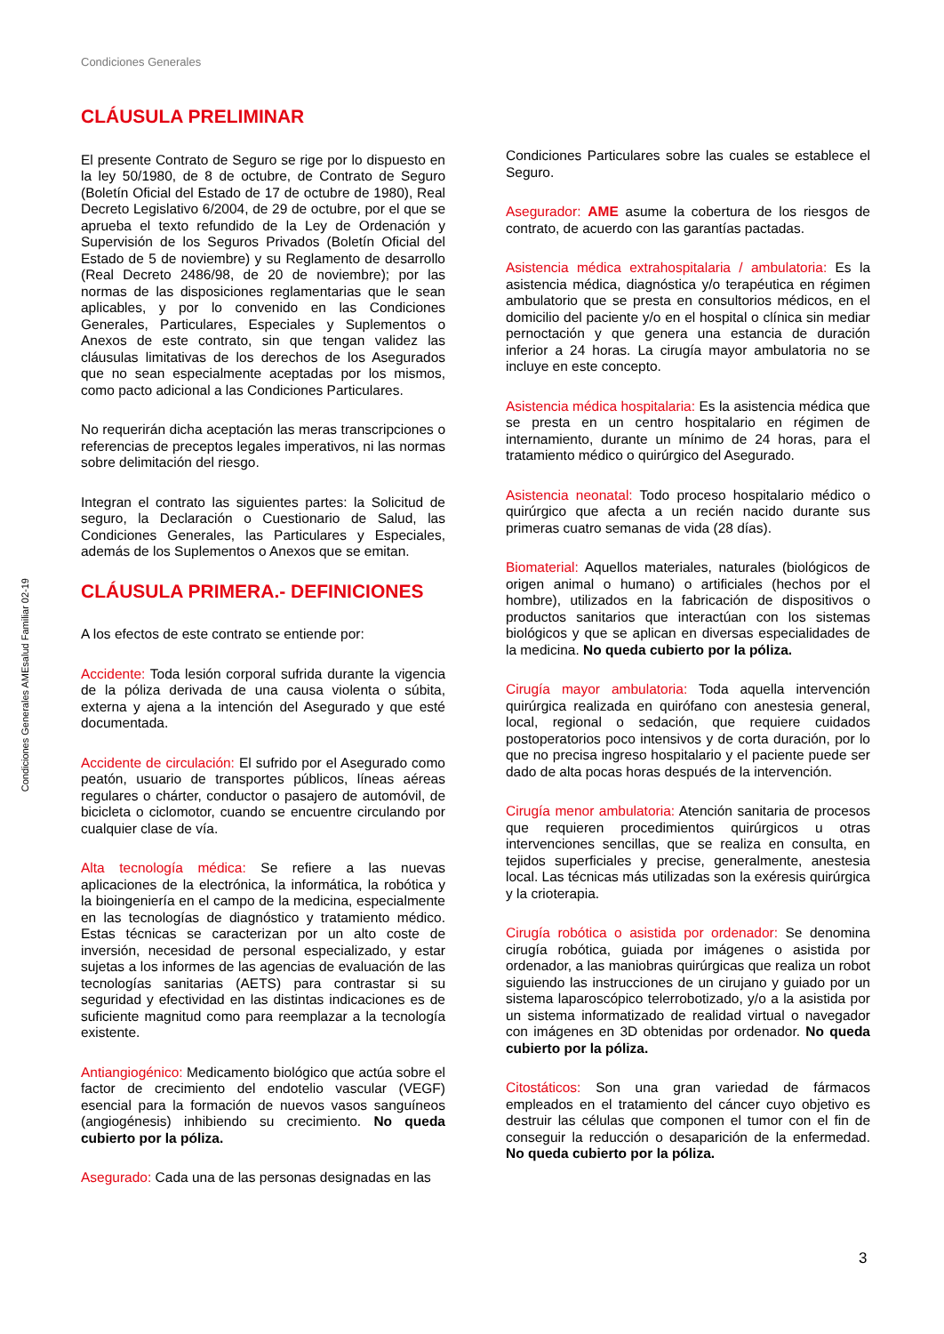Condiciones Generales
Condiciones Generales AMEsalud Familiar 02-19
CLÁUSULA PRELIMINAR
El presente Contrato de Seguro se rige por lo dispuesto en la ley 50/1980, de 8 de octubre, de Contrato de Seguro (Boletín Oficial del Estado de 17 de octubre de 1980), Real Decreto Legislativo 6/2004, de 29 de octubre, por el que se aprueba el texto refundido de la Ley de Ordenación y Supervisión de los Seguros Privados (Boletín Oficial del Estado de 5 de noviembre) y su Reglamento de desarrollo (Real Decreto 2486/98, de 20 de noviembre); por las normas de las disposiciones reglamentarias que le sean aplicables, y por lo convenido en las Condiciones Generales, Particulares, Especiales y Suplementos o Anexos de este contrato, sin que tengan validez las cláusulas limitativas de los derechos de los Asegurados que no sean especialmente aceptadas por los mismos, como pacto adicional a las Condiciones Particulares.
No requerirán dicha aceptación las meras transcripciones o referencias de preceptos legales imperativos, ni las normas sobre delimitación del riesgo.
Integran el contrato las siguientes partes: la Solicitud de seguro, la Declaración o Cuestionario de Salud, las Condiciones Generales, las Particulares y Especiales, además de los Suplementos o Anexos que se emitan.
CLÁUSULA PRIMERA.- DEFINICIONES
A los efectos de este contrato se entiende por:
Accidente: Toda lesión corporal sufrida durante la vigencia de la póliza derivada de una causa violenta o súbita, externa y ajena a la intención del Asegurado y que esté documentada.
Accidente de circulación: El sufrido por el Asegurado como peatón, usuario de transportes públicos, líneas aéreas regulares o chárter, conductor o pasajero de automóvil, de bicicleta o ciclomotor, cuando se encuentre circulando por cualquier clase de vía.
Alta tecnología médica: Se refiere a las nuevas aplicaciones de la electrónica, la informática, la robótica y la bioingeniería en el campo de la medicina, especialmente en las tecnologías de diagnóstico y tratamiento médico. Estas técnicas se caracterizan por un alto coste de inversión, necesidad de personal especializado, y estar sujetas a los informes de las agencias de evaluación de las tecnologías sanitarias (AETS) para contrastar si su seguridad y efectividad en las distintas indicaciones es de suficiente magnitud como para reemplazar a la tecnología existente.
Antiangiogénico: Medicamento biológico que actúa sobre el factor de crecimiento del endotelio vascular (VEGF) esencial para la formación de nuevos vasos sanguíneos (angiogénesis) inhibiendo su crecimiento. No queda cubierto por la póliza.
Asegurado: Cada una de las personas designadas en las
Condiciones Particulares sobre las cuales se establece el Seguro.
Asegurador: AME asume la cobertura de los riesgos de contrato, de acuerdo con las garantías pactadas.
Asistencia médica extrahospitalaria / ambulatoria: Es la asistencia médica, diagnóstica y/o terapéutica en régimen ambulatorio que se presta en consultorios médicos, en el domicilio del paciente y/o en el hospital o clínica sin mediar pernoctación y que genera una estancia de duración inferior a 24 horas. La cirugía mayor ambulatoria no se incluye en este concepto.
Asistencia médica hospitalaria: Es la asistencia médica que se presta en un centro hospitalario en régimen de internamiento, durante un mínimo de 24 horas, para el tratamiento médico o quirúrgico del Asegurado.
Asistencia neonatal: Todo proceso hospitalario médico o quirúrgico que afecta a un recién nacido durante sus primeras cuatro semanas de vida (28 días).
Biomaterial: Aquellos materiales, naturales (biológicos de origen animal o humano) o artificiales (hechos por el hombre), utilizados en la fabricación de dispositivos o productos sanitarios que interactúan con los sistemas biológicos y que se aplican en diversas especialidades de la medicina. No queda cubierto por la póliza.
Cirugía mayor ambulatoria: Toda aquella intervención quirúrgica realizada en quirófano con anestesia general, local, regional o sedación, que requiere cuidados postoperatorios poco intensivos y de corta duración, por lo que no precisa ingreso hospitalario y el paciente puede ser dado de alta pocas horas después de la intervención.
Cirugía menor ambulatoria: Atención sanitaria de procesos que requieren procedimientos quirúrgicos u otras intervenciones sencillas, que se realiza en consulta, en tejidos superficiales y precise, generalmente, anestesia local. Las técnicas más utilizadas son la exéresis quirúrgica y la crioterapia.
Cirugía robótica o asistida por ordenador: Se denomina cirugía robótica, guiada por imágenes o asistida por ordenador, a las maniobras quirúrgicas que realiza un robot siguiendo las instrucciones de un cirujano y guiado por un sistema laparoscópico telerrobotizado, y/o a la asistida por un sistema informatizado de realidad virtual o navegador con imágenes en 3D obtenidas por ordenador. No queda cubierto por la póliza.
Citostáticos: Son una gran variedad de fármacos empleados en el tratamiento del cáncer cuyo objetivo es destruir las células que componen el tumor con el fin de conseguir la reducción o desaparición de la enfermedad. No queda cubierto por la póliza.
3